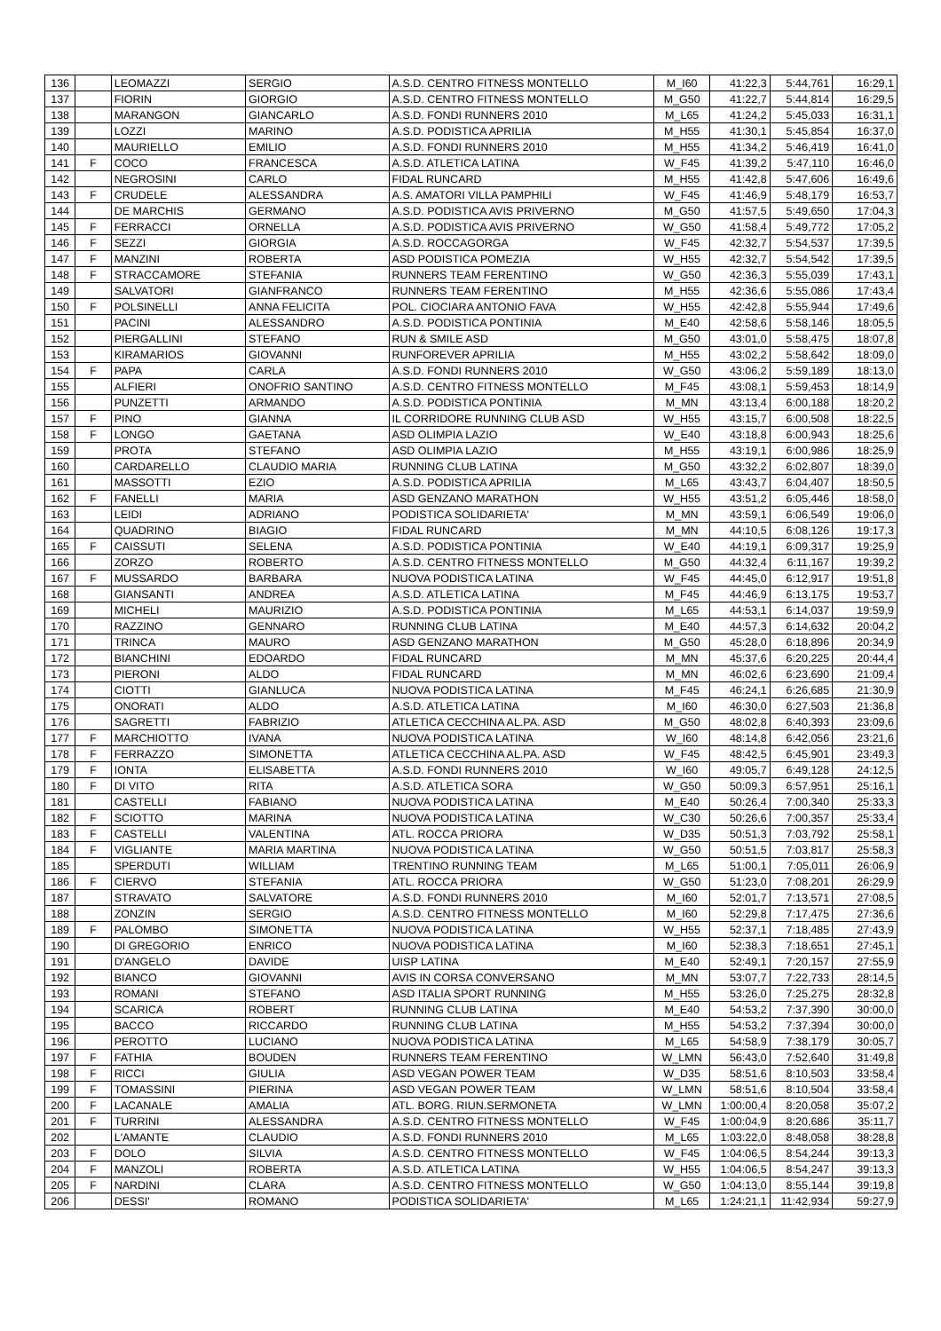| 136 | | LEOMAZZI | SERGIO | A.S.D. CENTRO FITNESS MONTELLO | M_I60 | 41:22,3 | 5:44,761 | 16:29,1 |
| 137 | | FIORIN | GIORGIO | A.S.D. CENTRO FITNESS MONTELLO | M_G50 | 41:22,7 | 5:44,814 | 16:29,5 |
| 138 | | MARANGON | GIANCARLO | A.S.D. FONDI RUNNERS 2010 | M_L65 | 41:24,2 | 5:45,033 | 16:31,1 |
| 139 | | LOZZI | MARINO | A.S.D. PODISTICA APRILIA | M_H55 | 41:30,1 | 5:45,854 | 16:37,0 |
| 140 | | MAURIELLO | EMILIO | A.S.D. FONDI RUNNERS 2010 | M_H55 | 41:34,2 | 5:46,419 | 16:41,0 |
| 141 | F | COCO | FRANCESCA | A.S.D. ATLETICA LATINA | W_F45 | 41:39,2 | 5:47,110 | 16:46,0 |
| 142 | | NEGROSINI | CARLO | FIDAL RUNCARD | M_H55 | 41:42,8 | 5:47,606 | 16:49,6 |
| 143 | F | CRUDELE | ALESSANDRA | A.S. AMATORI VILLA PAMPHILI | W_F45 | 41:46,9 | 5:48,179 | 16:53,7 |
| 144 | | DE MARCHIS | GERMANO | A.S.D. PODISTICA AVIS PRIVERNO | M_G50 | 41:57,5 | 5:49,650 | 17:04,3 |
| 145 | F | FERRACCI | ORNELLA | A.S.D. PODISTICA AVIS PRIVERNO | W_G50 | 41:58,4 | 5:49,772 | 17:05,2 |
| 146 | F | SEZZI | GIORGIA | A.S.D. ROCCAGORGA | W_F45 | 42:32,7 | 5:54,537 | 17:39,5 |
| 147 | F | MANZINI | ROBERTA | ASD PODISTICA POMEZIA | W_H55 | 42:32,7 | 5:54,542 | 17:39,5 |
| 148 | F | STRACCAMORE | STEFANIA | RUNNERS TEAM FERENTINO | W_G50 | 42:36,3 | 5:55,039 | 17:43,1 |
| 149 | | SALVATORI | GIANFRANCO | RUNNERS TEAM FERENTINO | M_H55 | 42:36,6 | 5:55,086 | 17:43,4 |
| 150 | F | POLSINELLI | ANNA FELICITA | POL. CIOCIARA ANTONIO FAVA | W_H55 | 42:42,8 | 5:55,944 | 17:49,6 |
| 151 | | PACINI | ALESSANDRO | A.S.D. PODISTICA PONTINIA | M_E40 | 42:58,6 | 5:58,146 | 18:05,5 |
| 152 | | PIERGALLINI | STEFANO | RUN & SMILE ASD | M_G50 | 43:01,0 | 5:58,475 | 18:07,8 |
| 153 | | KIRAMARIOS | GIOVANNI | RUNFOREVER APRILIA | M_H55 | 43:02,2 | 5:58,642 | 18:09,0 |
| 154 | F | PAPA | CARLA | A.S.D. FONDI RUNNERS 2010 | W_G50 | 43:06,2 | 5:59,189 | 18:13,0 |
| 155 | | ALFIERI | ONOFRIO SANTINO | A.S.D. CENTRO FITNESS MONTELLO | M_F45 | 43:08,1 | 5:59,453 | 18:14,9 |
| 156 | | PUNZETTI | ARMANDO | A.S.D. PODISTICA PONTINIA | M_MN | 43:13,4 | 6:00,188 | 18:20,2 |
| 157 | F | PINO | GIANNA | IL CORRIDORE RUNNING CLUB ASD | W_H55 | 43:15,7 | 6:00,508 | 18:22,5 |
| 158 | F | LONGO | GAETANA | ASD OLIMPIA LAZIO | W_E40 | 43:18,8 | 6:00,943 | 18:25,6 |
| 159 | | PROTA | STEFANO | ASD OLIMPIA LAZIO | M_H55 | 43:19,1 | 6:00,986 | 18:25,9 |
| 160 | | CARDARELLO | CLAUDIO MARIA | RUNNING CLUB LATINA | M_G50 | 43:32,2 | 6:02,807 | 18:39,0 |
| 161 | | MASSOTTI | EZIO | A.S.D. PODISTICA APRILIA | M_L65 | 43:43,7 | 6:04,407 | 18:50,5 |
| 162 | F | FANELLI | MARIA | ASD GENZANO MARATHON | W_H55 | 43:51,2 | 6:05,446 | 18:58,0 |
| 163 | | LEIDI | ADRIANO | PODISTICA SOLIDARIETA' | M_MN | 43:59,1 | 6:06,549 | 19:06,0 |
| 164 | | QUADRINO | BIAGIO | FIDAL RUNCARD | M_MN | 44:10,5 | 6:08,126 | 19:17,3 |
| 165 | F | CAISSUTI | SELENA | A.S.D. PODISTICA PONTINIA | W_E40 | 44:19,1 | 6:09,317 | 19:25,9 |
| 166 | | ZORZO | ROBERTO | A.S.D. CENTRO FITNESS MONTELLO | M_G50 | 44:32,4 | 6:11,167 | 19:39,2 |
| 167 | F | MUSSARDO | BARBARA | NUOVA PODISTICA LATINA | W_F45 | 44:45,0 | 6:12,917 | 19:51,8 |
| 168 | | GIANSANTI | ANDREA | A.S.D. ATLETICA LATINA | M_F45 | 44:46,9 | 6:13,175 | 19:53,7 |
| 169 | | MICHELI | MAURIZIO | A.S.D. PODISTICA PONTINIA | M_L65 | 44:53,1 | 6:14,037 | 19:59,9 |
| 170 | | RAZZINO | GENNARO | RUNNING CLUB LATINA | M_E40 | 44:57,3 | 6:14,632 | 20:04,2 |
| 171 | | TRINCA | MAURO | ASD GENZANO MARATHON | M_G50 | 45:28,0 | 6:18,896 | 20:34,9 |
| 172 | | BIANCHINI | EDOARDO | FIDAL RUNCARD | M_MN | 45:37,6 | 6:20,225 | 20:44,4 |
| 173 | | PIERONI | ALDO | FIDAL RUNCARD | M_MN | 46:02,6 | 6:23,690 | 21:09,4 |
| 174 | | CIOTTI | GIANLUCA | NUOVA PODISTICA LATINA | M_F45 | 46:24,1 | 6:26,685 | 21:30,9 |
| 175 | | ONORATI | ALDO | A.S.D. ATLETICA LATINA | M_I60 | 46:30,0 | 6:27,503 | 21:36,8 |
| 176 | | SAGRETTI | FABRIZIO | ATLETICA CECCHINA AL.PA. ASD | M_G50 | 48:02,8 | 6:40,393 | 23:09,6 |
| 177 | F | MARCHIOTTO | IVANA | NUOVA PODISTICA LATINA | W_I60 | 48:14,8 | 6:42,056 | 23:21,6 |
| 178 | F | FERRAZZO | SIMONETTA | ATLETICA CECCHINA AL.PA. ASD | W_F45 | 48:42,5 | 6:45,901 | 23:49,3 |
| 179 | F | IONTA | ELISABETTA | A.S.D. FONDI RUNNERS 2010 | W_I60 | 49:05,7 | 6:49,128 | 24:12,5 |
| 180 | F | DI VITO | RITA | A.S.D. ATLETICA SORA | W_G50 | 50:09,3 | 6:57,951 | 25:16,1 |
| 181 | | CASTELLI | FABIANO | NUOVA PODISTICA LATINA | M_E40 | 50:26,4 | 7:00,340 | 25:33,3 |
| 182 | F | SCIOTTO | MARINA | NUOVA PODISTICA LATINA | W_C30 | 50:26,6 | 7:00,357 | 25:33,4 |
| 183 | F | CASTELLI | VALENTINA | ATL. ROCCA PRIORA | W_D35 | 50:51,3 | 7:03,792 | 25:58,1 |
| 184 | F | VIGLIANTE | MARIA MARTINA | NUOVA PODISTICA LATINA | W_G50 | 50:51,5 | 7:03,817 | 25:58,3 |
| 185 | | SPERDUTI | WILLIAM | TRENTINO RUNNING TEAM | M_L65 | 51:00,1 | 7:05,011 | 26:06,9 |
| 186 | F | CIERVO | STEFANIA | ATL. ROCCA PRIORA | W_G50 | 51:23,0 | 7:08,201 | 26:29,9 |
| 187 | | STRAVATO | SALVATORE | A.S.D. FONDI RUNNERS 2010 | M_I60 | 52:01,7 | 7:13,571 | 27:08,5 |
| 188 | | ZONZIN | SERGIO | A.S.D. CENTRO FITNESS MONTELLO | M_I60 | 52:29,8 | 7:17,475 | 27:36,6 |
| 189 | F | PALOMBO | SIMONETTA | NUOVA PODISTICA LATINA | W_H55 | 52:37,1 | 7:18,485 | 27:43,9 |
| 190 | | DI GREGORIO | ENRICO | NUOVA PODISTICA LATINA | M_I60 | 52:38,3 | 7:18,651 | 27:45,1 |
| 191 | | D'ANGELO | DAVIDE | UISP LATINA | M_E40 | 52:49,1 | 7:20,157 | 27:55,9 |
| 192 | | BIANCO | GIOVANNI | AVIS IN CORSA CONVERSANO | M_MN | 53:07,7 | 7:22,733 | 28:14,5 |
| 193 | | ROMANI | STEFANO | ASD ITALIA SPORT RUNNING | M_H55 | 53:26,0 | 7:25,275 | 28:32,8 |
| 194 | | SCARICA | ROBERT | RUNNING CLUB LATINA | M_E40 | 54:53,2 | 7:37,390 | 30:00,0 |
| 195 | | BACCO | RICCARDO | RUNNING CLUB LATINA | M_H55 | 54:53,2 | 7:37,394 | 30:00,0 |
| 196 | | PEROTTO | LUCIANO | NUOVA PODISTICA LATINA | M_L65 | 54:58,9 | 7:38,179 | 30:05,7 |
| 197 | F | FATHIA | BOUDEN | RUNNERS TEAM FERENTINO | W_LMN | 56:43,0 | 7:52,640 | 31:49,8 |
| 198 | F | RICCI | GIULIA | ASD VEGAN POWER TEAM | W_D35 | 58:51,6 | 8:10,503 | 33:58,4 |
| 199 | F | TOMASSINI | PIERINA | ASD VEGAN POWER TEAM | W_LMN | 58:51,6 | 8:10,504 | 33:58,4 |
| 200 | F | LACANALE | AMALIA | ATL. BORG. RIUN.SERMONETA | W_LMN | 1:00:00,4 | 8:20,058 | 35:07,2 |
| 201 | F | TURRINI | ALESSANDRA | A.S.D. CENTRO FITNESS MONTELLO | W_F45 | 1:00:04,9 | 8:20,686 | 35:11,7 |
| 202 | | L'AMANTE | CLAUDIO | A.S.D. FONDI RUNNERS 2010 | M_L65 | 1:03:22,0 | 8:48,058 | 38:28,8 |
| 203 | F | DOLO | SILVIA | A.S.D. CENTRO FITNESS MONTELLO | W_F45 | 1:04:06,5 | 8:54,244 | 39:13,3 |
| 204 | F | MANZOLI | ROBERTA | A.S.D. ATLETICA LATINA | W_H55 | 1:04:06,5 | 8:54,247 | 39:13,3 |
| 205 | F | NARDINI | CLARA | A.S.D. CENTRO FITNESS MONTELLO | W_G50 | 1:04:13,0 | 8:55,144 | 39:19,8 |
| 206 | | DESSI' | ROMANO | PODISTICA SOLIDARIETA' | M_L65 | 1:24:21,1 | 11:42,934 | 59:27,9 |